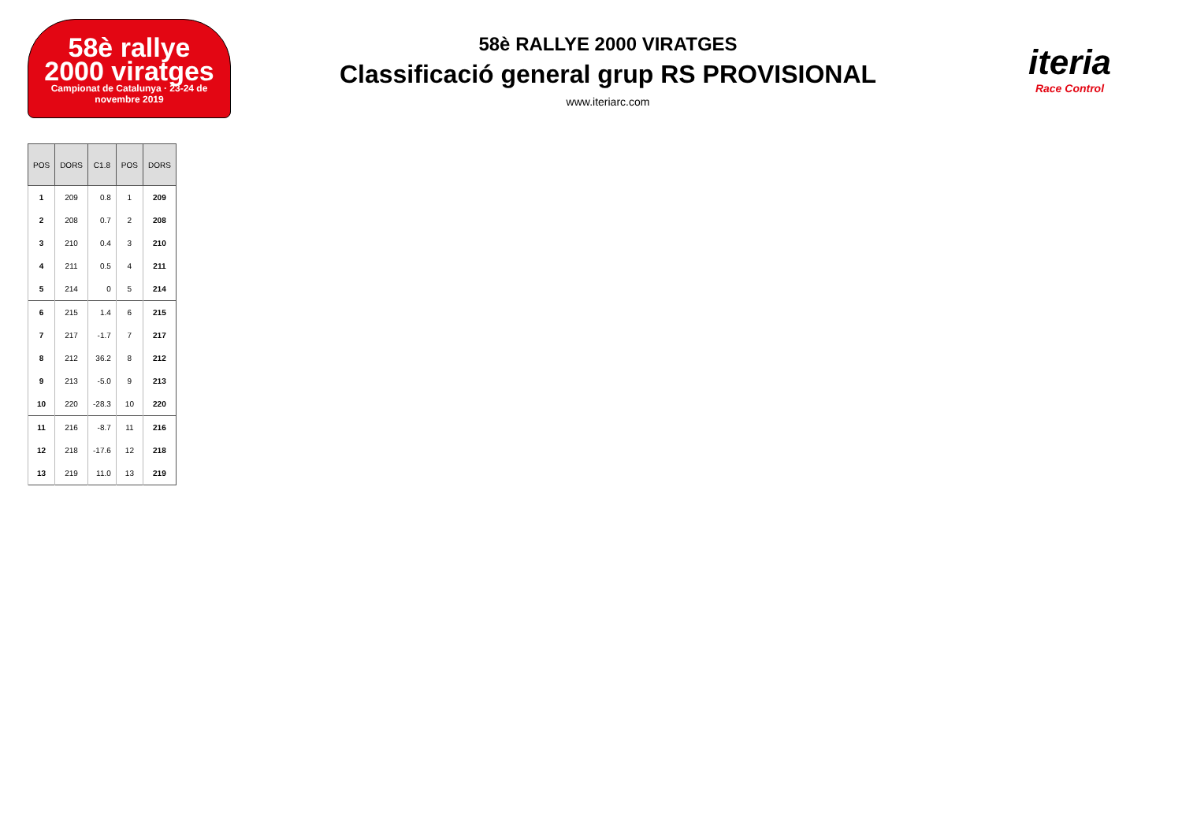58è rallye
2000 viratges
Campionat de Catalunya · 23-24 de novembre 2019
58è RALLYE 2000 VIRATGES
Classificació general grup RS PROVISIONAL
www.iteriarc.com
iteria
Race Control
| POS | DORS | C1.8 | POS | DORS |
| --- | --- | --- | --- | --- |
| 1 | 209 | 0.8 | 1 | 209 |
| 2 | 208 | 0.7 | 2 | 208 |
| 3 | 210 | 0.4 | 3 | 210 |
| 4 | 211 | 0.5 | 4 | 211 |
| 5 | 214 | 0 | 5 | 214 |
| 6 | 215 | 1.4 | 6 | 215 |
| 7 | 217 | -1.7 | 7 | 217 |
| 8 | 212 | 36.2 | 8 | 212 |
| 9 | 213 | -5.0 | 9 | 213 |
| 10 | 220 | -28.3 | 10 | 220 |
| 11 | 216 | -8.7 | 11 | 216 |
| 12 | 218 | -17.6 | 12 | 218 |
| 13 | 219 | 11.0 | 13 | 219 |